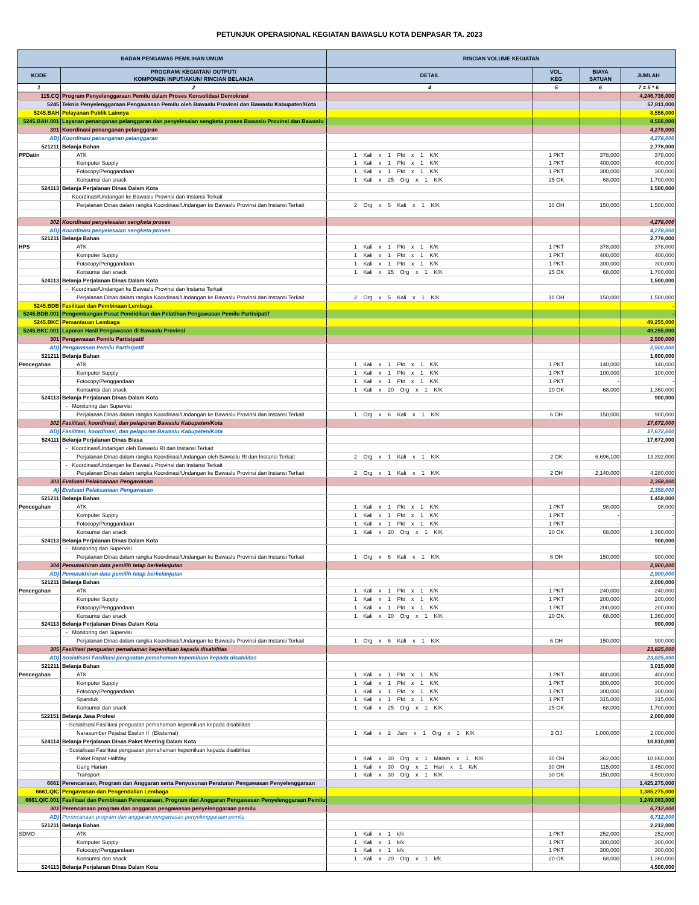PETUNJUK OPERASIONAL KEGIATAN BAWASLU KOTA DENPASAR TA. 2023
| BADAN PENGAWAS PEMILIHAN UMUM | | RINCIAN VOLUME KEGIATAN | | | |
| --- | --- | --- | --- | --- | --- |
| KODE | PROGRAM/ KEGIATAN/ OUTPUT/ KOMPONEN INPUT/AKUN/ RINCIAN BELANJA | DETAIL | VOL. KEG | BIAYA SATUAN | JUMLAH |
| 1 | 2 | 4 | 5 | 6 | 7 = 5 * 6 |
| 115.CQ | Program Penyelenggaraan Pemilu dalam Proses Konsolidasi Demokrasi | | | | 4,246,736,000 |
| 5245 | Teknis Penyelenggaraan Pengawasan Pemilu oleh Bawaslu Provinsi dan Bawaslu Kabupaten/Kota | | | | 57,811,000 |
| 5245.BAH | Pelayanan Publik Lainnya | | | | 8,556,000 |
| 5245.BAH.001 | Layanan penanganan pelanggaran dan penyelesaian sengketa proses Bawaslu Provinsi dan Bawaslu | | | | 8,556,000 |
| 301 | Koordinasi penanganan pelanggaran | | | | 4,278,000 |
| AD) | Koordinasi penanganan pelanggaran | | | | 4,278,000 |
| 521211 | Belanja Bahan | | | | 2,778,000 |
| PPDatin | ATK | 1 Kali x 1 Pkt x 1 K/K | 1 PKT | 378,000 | 378,000 |
| | Komputer Supply | 1 Kali x 1 Pkt x 1 K/K | 1 PKT | 400,000 | 400,000 |
| | Fotocopy/Penggandaan | 1 Kali x 1 Pkt x 1 K/K | 1 PKT | 300,000 | 300,000 |
| | Konsumsi dan snack | 1 Kali x 25 Org x 1 K/K | 25 OK | 68,000 | 1,700,000 |
| 524113 | Belanja Perjalanan Dinas Dalam Kota | | | | 1,500,000 |
| | - Koordinasi/Undangan ke Bawaslu Provinsi dan Instansi Terkait | | | | |
| | Perjalanan Dinas dalam rangka Koordinasi/Undangan ke Bawaslu Provinsi dan Instansi Terkait | 2 Org x 5 Kali x 1 K/K | 10 OH | 150,000 | 1,500,000 |
| 302 | Koordinasi penyelesaian sengketa proses | | | | 4,278,000 |
| AD) | Koordinasi penyelesaian sengketa proses | | | | 4,278,000 |
| 521211 | Belanja Bahan | | | | 2,778,000 |
| HPS | ATK | 1 Kali x 1 Pkt x 1 K/K | 1 PKT | 378,000 | 378,000 |
| | Komputer Supply | 1 Kali x 1 Pkt x 1 K/K | 1 PKT | 400,000 | 400,000 |
| | Fotocopy/Penggandaan | 1 Kali x 1 Pkt x 1 K/K | 1 PKT | 300,000 | 300,000 |
| | Konsumsi dan snack | 1 Kali x 25 Org x 1 K/K | 25 OK | 68,000 | 1,700,000 |
| 524113 | Belanja Perjalanan Dinas Dalam Kota | | | | 1,500,000 |
| | - Koordinasi/Undangan ke Bawaslu Provinsi dan Instansi Terkait | | | | |
| | Perjalanan Dinas dalam rangka Koordinasi/Undangan ke Bawaslu Provinsi dan Instansi Terkait | 2 Org x 5 Kali x 1 K/K | 10 OH | 150,000 | 1,500,000 |
| 5245.BDB | Fasilitasi dan Pembinaan Lembaga | | | | - |
| 5245.BDB.001 | Pengembangan Pusat Pendidikan dan Pelatihan Pengawasan Pemilu Partisipatif | | | | - |
| 5245.BKC | Pemantauan Lembaga | | | | 49,255,000 |
| 5245.BKC.001 | Laporan Hasil Pengawasan di Bawaslu Provinsi | | | | 49,255,000 |
| 301 | Pengawasan Pemilu Partisipatif | | | | 2,500,000 |
| AD) | Pengawasan Pemilu Partisipatif | | | | 2,500,000 |
| 521211 | Belanja Bahan | | | | 1,600,000 |
| Pencegahan | ATK | 1 Kali x 1 Pkt x 1 K/K | 1 PKT | 140,000 | 140,000 |
| | Komputer Supply | 1 Kali x 1 Pkt x 1 K/K | 1 PKT | 100,000 | 100,000 |
| | Fotocopy/Penggandaan | 1 Kali x 1 Pkt x 1 K/K | 1 PKT | - | - |
| | Konsumsi dan snack | 1 Kali x 20 Org x 1 K/K | 20 OK | 68,000 | 1,360,000 |
| 524113 | Belanja Perjalanan Dinas Dalam Kota | | | | 900,000 |
| | - Monitoring dan Supervisi | | | | |
| | Perjalanan Dinas dalam rangka Koordinasi/Undangan ke Bawaslu Provinsi dan Instansi Terkait | 1 Org x 6 Kali x 1 K/K | 6 OH | 150,000 | 900,000 |
| 302 | Fasilitasi, koordinasi, dan pelaporan Bawaslu Kabupaten/Kota | | | | 17,672,000 |
| AD) | Fasilitasi, koordinasi, dan pelaporan Bawaslu Kabupaten/Kota | | | | 17,672,000 |
| 524111 | Belanja Perjalanan Dinas Biasa | | | | 17,672,000 |
| | - Koordinasi/Undangan oleh Bawaslu RI dan Instansi Terkait | | | | |
| | Perjalanan Dinas dalam rangka Koordinasi/Undangan oleh Bawaslu RI dan Instansi Terkait | 2 Org x 1 Kali x 1 K/K | 2 OK | 6,696,100 | 13,392,000 |
| | - Koordinasi/Undangan ke Bawaslu Provinsi dan Instansi Terkait | | | | |
| | Perjalanan Dinas dalam rangka Koordinasi/Undangan ke Bawaslu Provinsi dan Instansi Terkait | 2 Org x 1 Kali x 1 K/K | 2 OH | 2,140,000 | 4,280,000 |
| 303 | Evaluasi Pelaksanaan Pengawasan | | | | 2,358,000 |
| A) | Evaluasi Pelaksanaan Pengawasan | | | | 2,358,000 |
| 521211 | Belanja Bahan | | | | 1,458,000 |
| Pencegahan | ATK | 1 Kali x 1 Pkt x 1 K/K | 1 PKT | 98,000 | 98,000 |
| | Komputer Supply | 1 Kali x 1 Pkt x 1 K/K | 1 PKT | - | - |
| | Fotocopy/Penggandaan | 1 Kali x 1 Pkt x 1 K/K | 1 PKT | - | - |
| | Konsumsi dan snack | 1 Kali x 20 Org x 1 K/K | 20 OK | 68,000 | 1,360,000 |
| 524113 | Belanja Perjalanan Dinas Dalam Kota | | | | 900,000 |
| | - Monitoring dan Supervisi | | | | |
| | Perjalanan Dinas dalam rangka Koordinasi/Undangan ke Bawaslu Provinsi dan Instansi Terkait | 1 Org x 6 Kali x 1 K/K | 6 OH | 150,000 | 900,000 |
| 304 | Pemutakhiran data pemilih tetap berkelanjutan | | | | 2,900,000 |
| AD) | Pemutakhiran data pemilih tetap berkelanjutan | | | | 2,900,000 |
| 521211 | Belanja Bahan | | | | 2,000,000 |
| Pencegahan | ATK | 1 Kali x 1 Pkt x 1 K/K | 1 PKT | 240,000 | 240,000 |
| | Komputer Supply | 1 Kali x 1 Pkt x 1 K/K | 1 PKT | 200,000 | 200,000 |
| | Fotocopy/Penggandaan | 1 Kali x 1 Pkt x 1 K/K | 1 PKT | 200,000 | 200,000 |
| | Konsumsi dan snack | 1 Kali x 20 Org x 1 K/K | 20 OK | 68,000 | 1,360,000 |
| 524113 | Belanja Perjalanan Dinas Dalam Kota | | | | 900,000 |
| | - Monitoring dan Supervisi | | | | |
| | Perjalanan Dinas dalam rangka Koordinasi/Undangan ke Bawaslu Provinsi dan Instansi Terkait | 1 Org x 6 Kali x 1 K/K | 6 OH | 150,000 | 900,000 |
| 305 | Fasilitasi penguatan pemahaman kepemiluan kepada disabilitas | | | | 23,825,000 |
| AD) | Sosialisasi Fasilitasi penguatan pemahaman kepemiluan kepada disabilitas | | | | 23,825,000 |
| 521211 | Belanja Bahan | | | | 3,015,000 |
| Pencegahan | ATK | 1 Kali x 1 Pkt x 1 K/K | 1 PKT | 400,000 | 400,000 |
| | Komputer Supply | 1 Kali x 1 Pkt x 1 K/K | 1 PKT | 300,000 | 300,000 |
| | Fotocopy/Penggandaan | 1 Kali x 1 Pkt x 1 K/K | 1 PKT | 300,000 | 300,000 |
| | Spanduk | 1 Kali x 1 Pkt x 1 K/K | 1 PKT | 315,000 | 315,000 |
| | Konsumsi dan snack | 1 Kali x 25 Org x 1 K/K | 25 OK | 68,000 | 1,700,000 |
| 522151 | Belanja Jasa Profesi | | | | 2,000,000 |
| | - Sosialisasi Fasilitasi penguatan pemahaman kepemiluan kepada disabilitas | | | | |
| | Narasumber Pejabat Eselon II (Eksternal) | 1 Kali x 2 Jam x 1 Org x 1 K/K | 2 OJ | 1,000,000 | 2,000,000 |
| 524114 | Belanja Perjalanan Dinas Paket Meeting Dalam Kota | | | | 18,810,000 |
| | - Sosialisasi Fasilitasi penguatan pemahaman kepemiluan kepada disabilitas | | | | |
| | Paket Rapat Halfday | 1 Kali x 30 Org x 1 Malam x 1 K/K | 30 OH | 362,000 | 10,860,000 |
| | Uang Harian | 1 Kali x 30 Org x 1 Hari x 1 K/K | 30 OH | 115,000 | 3,450,000 |
| | Transport | 1 Kali x 30 Org x 1 K/K | 30 OK | 150,000 | 4,500,000 |
| 6661 | Perencanaan, Program dan Anggaran serta Penyusunan Peraturan Pengawasan Penyelenggaraan | | | | 1,425,275,000 |
| 6661.QIC | Pengawasan dan Pengendalian Lembaga | | | | 1,385,275,000 |
| 6661.QIC.001 | Fasilitasi dan Pembinaan Perencanaan, Program dan Anggaran Pengawasan Penyelenggaraan Pemilu | | | | 1,249,083,000 |
| 301 | Perencanaan program dan anggaran pengawasan penyelenggaraan pemilu | | | | 6,712,000 |
| AD) | Perencanaan program dan anggaran pengawasan penyelenggaraan pemilu | | | | 6,712,000 |
| 521211 | Belanja Bahan | | | | 2,212,000 |
| SDMO | ATK | 1 Kali x 1 k/k | 1 PKT | 252,000 | 252,000 |
| | Komputer Supply | 1 Kali x 1 k/k | 1 PKT | 300,000 | 300,000 |
| | Fotocopy/Penggandaan | 1 Kali x 1 k/k | 1 PKT | 300,000 | 300,000 |
| | Konsumsi dan snack | 1 Kali x 20 Org x 1 k/k | 20 OK | 68,000 | 1,360,000 |
| 524113 | Belanja Perjalanan Dinas Dalam Kota | | | | 4,500,000 |